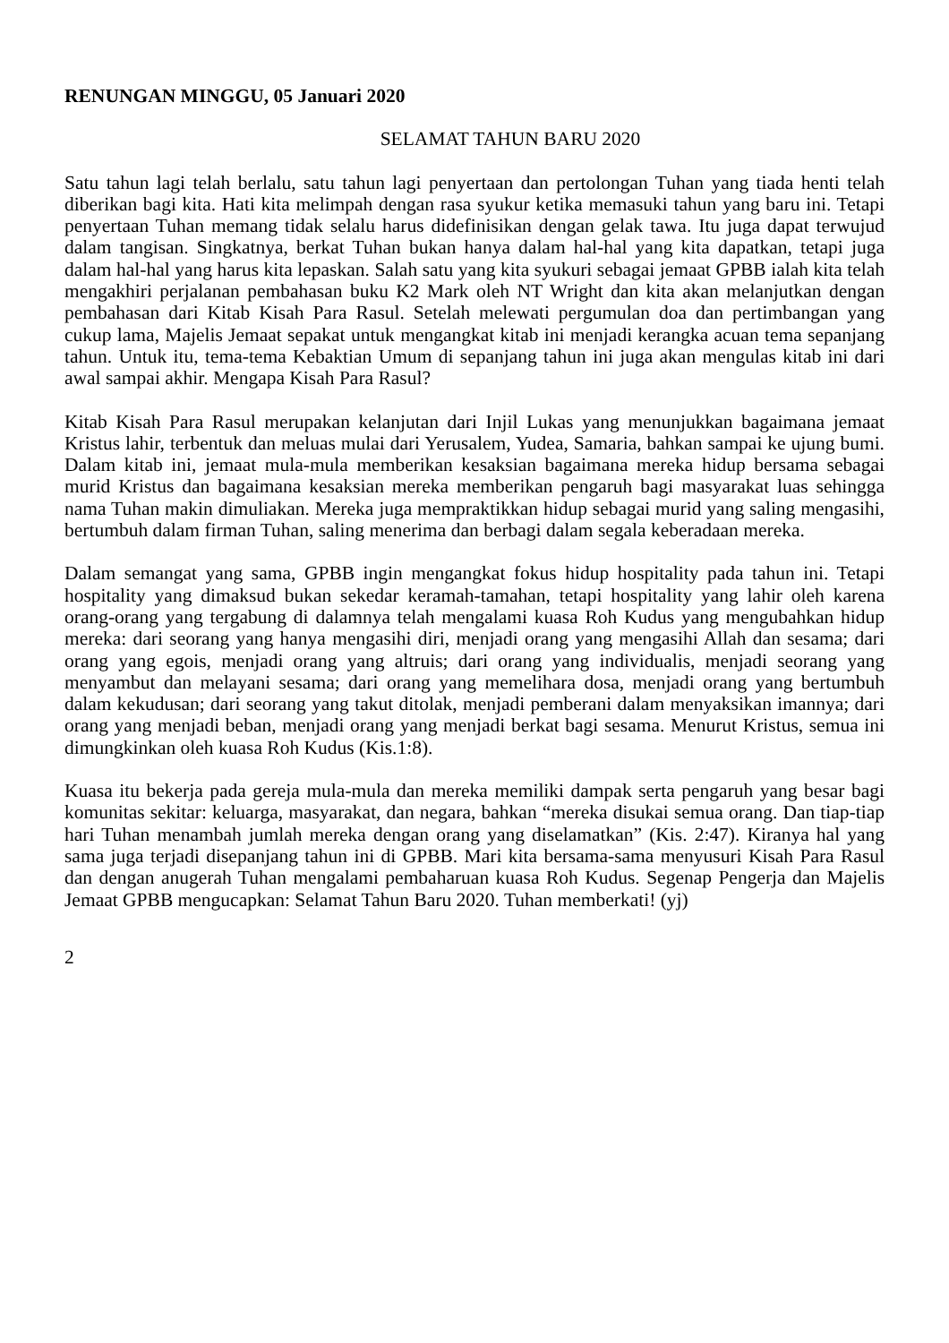RENUNGAN MINGGU, 05 Januari 2020
SELAMAT TAHUN BARU 2020
Satu tahun lagi telah berlalu, satu tahun lagi penyertaan dan pertolongan Tuhan yang tiada henti telah diberikan bagi kita. Hati kita melimpah dengan rasa syukur ketika memasuki tahun yang baru ini. Tetapi penyertaan Tuhan memang tidak selalu harus didefinisikan dengan gelak tawa. Itu juga dapat terwujud dalam tangisan. Singkatnya, berkat Tuhan bukan hanya dalam hal-hal yang kita dapatkan, tetapi juga dalam hal-hal yang harus kita lepaskan. Salah satu yang kita syukuri sebagai jemaat GPBB ialah kita telah mengakhiri perjalanan pembahasan buku K2 Mark oleh NT Wright dan kita akan melanjutkan dengan pembahasan dari Kitab Kisah Para Rasul. Setelah melewati pergumulan doa dan pertimbangan yang cukup lama, Majelis Jemaat sepakat untuk mengangkat kitab ini menjadi kerangka acuan tema sepanjang tahun. Untuk itu, tema-tema Kebaktian Umum di sepanjang tahun ini juga akan mengulas kitab ini dari awal sampai akhir. Mengapa Kisah Para Rasul?
Kitab Kisah Para Rasul merupakan kelanjutan dari Injil Lukas yang menunjukkan bagaimana jemaat Kristus lahir, terbentuk dan meluas mulai dari Yerusalem, Yudea, Samaria, bahkan sampai ke ujung bumi. Dalam kitab ini, jemaat mula-mula memberikan kesaksian bagaimana mereka hidup bersama sebagai murid Kristus dan bagaimana kesaksian mereka memberikan pengaruh bagi masyarakat luas sehingga nama Tuhan makin dimuliakan. Mereka juga mempraktikkan hidup sebagai murid yang saling mengasihi, bertumbuh dalam firman Tuhan, saling menerima dan berbagi dalam segala keberadaan mereka.
Dalam semangat yang sama, GPBB ingin mengangkat fokus hidup hospitality pada tahun ini. Tetapi hospitality yang dimaksud bukan sekedar keramah-tamahan, tetapi hospitality yang lahir oleh karena orang-orang yang tergabung di dalamnya telah mengalami kuasa Roh Kudus yang mengubahkan hidup mereka: dari seorang yang hanya mengasihi diri, menjadi orang yang mengasihi Allah dan sesama; dari orang yang egois, menjadi orang yang altruis; dari orang yang individualis, menjadi seorang yang menyambut dan melayani sesama; dari orang yang memelihara dosa, menjadi orang yang bertumbuh dalam kekudusan; dari seorang yang takut ditolak, menjadi pemberani dalam menyaksikan imannya; dari orang yang menjadi beban, menjadi orang yang menjadi berkat bagi sesama. Menurut Kristus, semua ini dimungkinkan oleh kuasa Roh Kudus (Kis.1:8).
Kuasa itu bekerja pada gereja mula-mula dan mereka memiliki dampak serta pengaruh yang besar bagi komunitas sekitar: keluarga, masyarakat, dan negara, bahkan “mereka disukai semua orang. Dan tiap-tiap hari Tuhan menambah jumlah mereka dengan orang yang diselamatkan” (Kis. 2:47). Kiranya hal yang sama juga terjadi disepanjang tahun ini di GPBB. Mari kita bersama-sama menyusuri Kisah Para Rasul dan dengan anugerah Tuhan mengalami pembaharuan kuasa Roh Kudus. Segenap Pengerja dan Majelis Jemaat GPBB mengucapkan: Selamat Tahun Baru 2020. Tuhan memberkati! (yj)
2